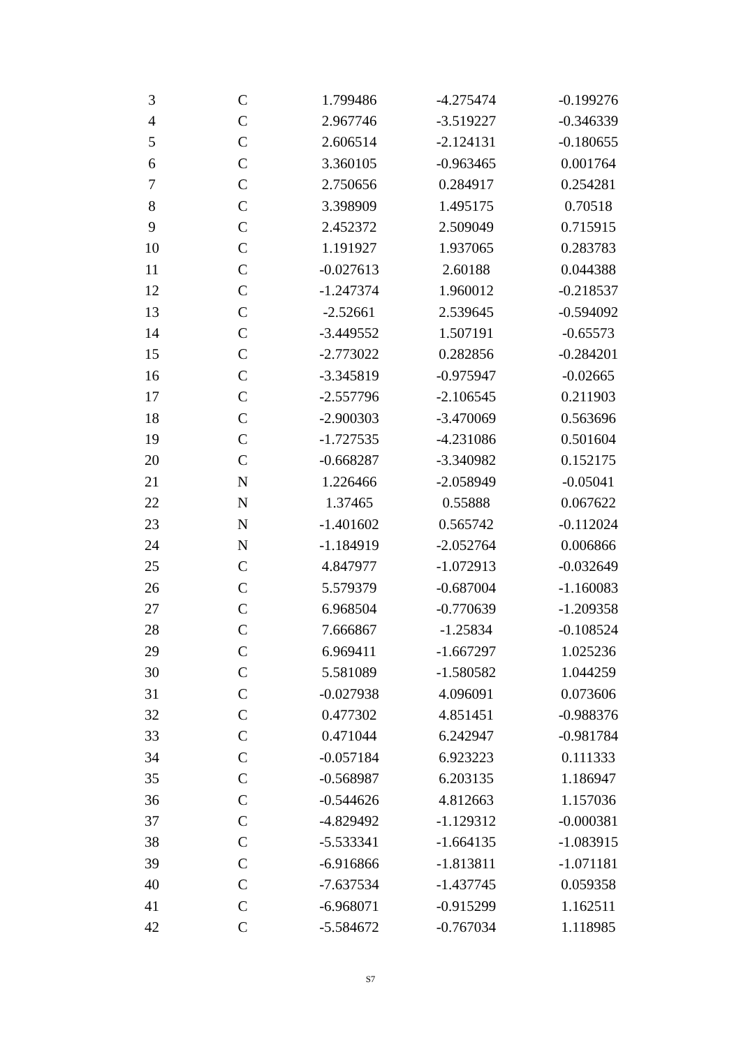| 3 | C | 1.799486 | -4.275474 | -0.199276 |
| 4 | C | 2.967746 | -3.519227 | -0.346339 |
| 5 | C | 2.606514 | -2.124131 | -0.180655 |
| 6 | C | 3.360105 | -0.963465 | 0.001764 |
| 7 | C | 2.750656 | 0.284917 | 0.254281 |
| 8 | C | 3.398909 | 1.495175 | 0.70518 |
| 9 | C | 2.452372 | 2.509049 | 0.715915 |
| 10 | C | 1.191927 | 1.937065 | 0.283783 |
| 11 | C | -0.027613 | 2.60188 | 0.044388 |
| 12 | C | -1.247374 | 1.960012 | -0.218537 |
| 13 | C | -2.52661 | 2.539645 | -0.594092 |
| 14 | C | -3.449552 | 1.507191 | -0.65573 |
| 15 | C | -2.773022 | 0.282856 | -0.284201 |
| 16 | C | -3.345819 | -0.975947 | -0.02665 |
| 17 | C | -2.557796 | -2.106545 | 0.211903 |
| 18 | C | -2.900303 | -3.470069 | 0.563696 |
| 19 | C | -1.727535 | -4.231086 | 0.501604 |
| 20 | C | -0.668287 | -3.340982 | 0.152175 |
| 21 | N | 1.226466 | -2.058949 | -0.05041 |
| 22 | N | 1.37465 | 0.55888 | 0.067622 |
| 23 | N | -1.401602 | 0.565742 | -0.112024 |
| 24 | N | -1.184919 | -2.052764 | 0.006866 |
| 25 | C | 4.847977 | -1.072913 | -0.032649 |
| 26 | C | 5.579379 | -0.687004 | -1.160083 |
| 27 | C | 6.968504 | -0.770639 | -1.209358 |
| 28 | C | 7.666867 | -1.25834 | -0.108524 |
| 29 | C | 6.969411 | -1.667297 | 1.025236 |
| 30 | C | 5.581089 | -1.580582 | 1.044259 |
| 31 | C | -0.027938 | 4.096091 | 0.073606 |
| 32 | C | 0.477302 | 4.851451 | -0.988376 |
| 33 | C | 0.471044 | 6.242947 | -0.981784 |
| 34 | C | -0.057184 | 6.923223 | 0.111333 |
| 35 | C | -0.568987 | 6.203135 | 1.186947 |
| 36 | C | -0.544626 | 4.812663 | 1.157036 |
| 37 | C | -4.829492 | -1.129312 | -0.000381 |
| 38 | C | -5.533341 | -1.664135 | -1.083915 |
| 39 | C | -6.916866 | -1.813811 | -1.071181 |
| 40 | C | -7.637534 | -1.437745 | 0.059358 |
| 41 | C | -6.968071 | -0.915299 | 1.162511 |
| 42 | C | -5.584672 | -0.767034 | 1.118985 |
S7